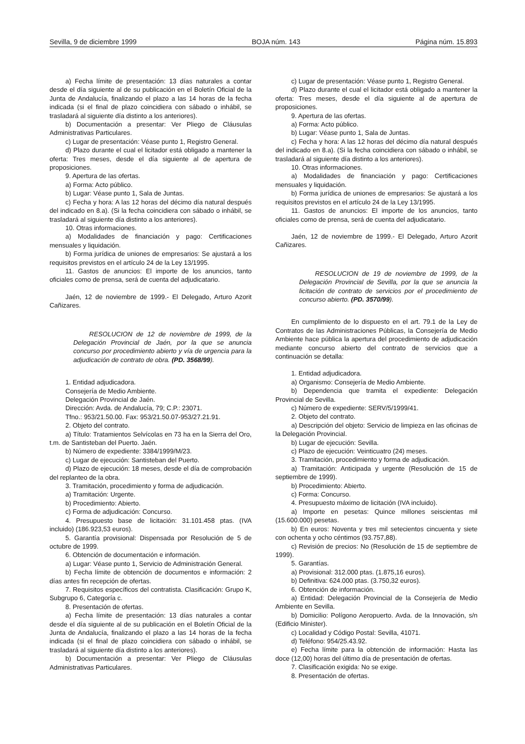Sevilla, 9 de diciembre 1999 BOJA núm. 143 Página núm. 15.893
a) Fecha límite de presentación: 13 días naturales a contar desde el día siguiente al de su publicación en el Boletín Oficial de la Junta de Andalucía, finalizando el plazo a las 14 horas de la fecha indicada (si el final de plazo coincidiera con sábado o inhábil, se trasladará al siguiente día distinto a los anteriores).
b) Documentación a presentar: Ver Pliego de Cláusulas Administrativas Particulares.
c) Lugar de presentación: Véase punto 1, Registro General.
d) Plazo durante el cual el licitador está obligado a mantener la oferta: Tres meses, desde el día siguiente al de apertura de proposiciones.
9. Apertura de las ofertas.
a) Forma: Acto público.
b) Lugar: Véase punto 1, Sala de Juntas.
c) Fecha y hora: A las 12 horas del décimo día natural después del indicado en 8.a). (Si la fecha coincidiera con sábado o inhábil, se trasladará al siguiente día distinto a los anteriores).
10. Otras informaciones.
a) Modalidades de financiación y pago: Certificaciones mensuales y liquidación.
b) Forma jurídica de uniones de empresarios: Se ajustará a los requisitos previstos en el artículo 24 de la Ley 13/1995.
11. Gastos de anuncios: El importe de los anuncios, tanto oficiales como de prensa, será de cuenta del adjudicatario.
Jaén, 12 de noviembre de 1999.- El Delegado, Arturo Azorit Cañizares.
RESOLUCION de 12 de noviembre de 1999, de la Delegación Provincial de Jaén, por la que se anuncia concurso por procedimiento abierto y vía de urgencia para la adjudicación de contrato de obra. (PD. 3568/99).
1. Entidad adjudicadora.
Consejería de Medio Ambiente.
Delegación Provincial de Jaén.
Dirección: Avda. de Andalucía, 79; C.P.: 23071.
Tfno.: 953/21.50.00. Fax: 953/21.50.07-953/27.21.91.
2. Objeto del contrato.
a) Título: Tratamientos Selvícolas en 73 ha en la Sierra del Oro, t.m. de Santisteban del Puerto. Jaén.
b) Número de expediente: 3384/1999/M/23.
c) Lugar de ejecución: Santisteban del Puerto.
d) Plazo de ejecución: 18 meses, desde el día de comprobación del replanteo de la obra.
3. Tramitación, procedimiento y forma de adjudicación.
a) Tramitación: Urgente.
b) Procedimiento: Abierto.
c) Forma de adjudicación: Concurso.
4. Presupuesto base de licitación: 31.101.458 ptas. (IVA incluido) (186.923,53 euros).
5. Garantía provisional: Dispensada por Resolución de 5 de octubre de 1999.
6. Obtención de documentación e información.
a) Lugar: Véase punto 1, Servicio de Administración General.
b) Fecha límite de obtención de documentos e información: 2 días antes fin recepción de ofertas.
7. Requisitos específicos del contratista. Clasificación: Grupo K, Subgrupo 6, Categoría c.
8. Presentación de ofertas.
a) Fecha límite de presentación: 13 días naturales a contar desde el día siguiente al de su publicación en el Boletín Oficial de la Junta de Andalucía, finalizando el plazo a las 14 horas de la fecha indicada (si el final de plazo coincidiera con sábado o inhábil, se trasladará al siguiente día distinto a los anteriores).
b) Documentación a presentar: Ver Pliego de Cláusulas Administrativas Particulares.
c) Lugar de presentación: Véase punto 1, Registro General.
d) Plazo durante el cual el licitador está obligado a mantener la oferta: Tres meses, desde el día siguiente al de apertura de proposiciones.
9. Apertura de las ofertas.
a) Forma: Acto público.
b) Lugar: Véase punto 1, Sala de Juntas.
c) Fecha y hora: A las 12 horas del décimo día natural después del indicado en 8.a). (Si la fecha coincidiera con sábado o inhábil, se trasladará al siguiente día distinto a los anteriores).
10. Otras informaciones.
a) Modalidades de financiación y pago: Certificaciones mensuales y liquidación.
b) Forma jurídica de uniones de empresarios: Se ajustará a los requisitos previstos en el artículo 24 de la Ley 13/1995.
11. Gastos de anuncios: El importe de los anuncios, tanto oficiales como de prensa, será de cuenta del adjudicatario.
Jaén, 12 de noviembre de 1999.- El Delegado, Arturo Azorit Cañizares.
RESOLUCION de 19 de noviembre de 1999, de la Delegación Provincial de Sevilla, por la que se anuncia la licitación de contrato de servicios por el procedimiento de concurso abierto. (PD. 3570/99).
En cumplimiento de lo dispuesto en el art. 79.1 de la Ley de Contratos de las Administraciones Públicas, la Consejería de Medio Ambiente hace pública la apertura del procedimiento de adjudicación mediante concurso abierto del contrato de servicios que a continuación se detalla:
1. Entidad adjudicadora.
a) Organismo: Consejería de Medio Ambiente.
b) Dependencia que tramita el expediente: Delegación Provincial de Sevilla.
c) Número de expediente: SERV/5/1999/41.
2. Objeto del contrato.
a) Descripción del objeto: Servicio de limpieza en las oficinas de la Delegación Provincial.
b) Lugar de ejecución: Sevilla.
c) Plazo de ejecución: Veinticuatro (24) meses.
3. Tramitación, procedimiento y forma de adjudicación.
a) Tramitación: Anticipada y urgente (Resolución de 15 de septiembre de 1999).
b) Procedimiento: Abierto.
c) Forma: Concurso.
4. Presupuesto máximo de licitación (IVA incluido).
a) Importe en pesetas: Quince millones seiscientas mil (15.600.000) pesetas.
b) En euros: Noventa y tres mil setecientos cincuenta y siete con ochenta y ocho céntimos (93.757,88).
c) Revisión de precios: No (Resolución de 15 de septiembre de 1999).
5. Garantías.
a) Provisional: 312.000 ptas. (1.875,16 euros).
b) Definitiva: 624.000 ptas. (3.750,32 euros).
6. Obtención de información.
a) Entidad: Delegación Provincial de la Consejería de Medio Ambiente en Sevilla.
b) Domicilio: Polígono Aeropuerto. Avda. de la Innovación, s/n (Edificio Minister).
c) Localidad y Código Postal: Sevilla, 41071.
d) Teléfono: 954/25.43.92.
e) Fecha límite para la obtención de información: Hasta las doce (12,00) horas del último día de presentación de ofertas.
7. Clasificación exigida: No se exige.
8. Presentación de ofertas.